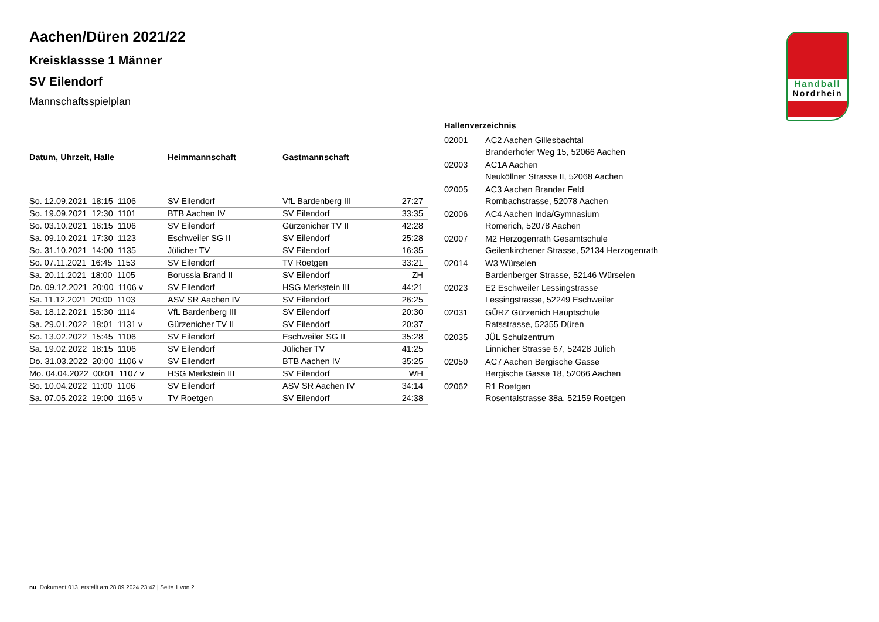Handball
Nordrhein
Aachen/Düren 2021/22
Kreisklassse 1 Männer
SV Eilendorf
Mannschaftsspielplan
| Datum, Uhrzeit, Halle | Heimmannschaft | Gastmannschaft | |
| --- | --- | --- | --- |
| So. 12.09.2021 18:15 1106 | SV Eilendorf | VfL Bardenberg III | 27:27 |
| So. 19.09.2021 12:30 1101 | BTB Aachen IV | SV Eilendorf | 33:35 |
| So. 03.10.2021 16:15 1106 | SV Eilendorf | Gürzenicher TV II | 42:28 |
| Sa. 09.10.2021 17:30 1123 | Eschweiler SG II | SV Eilendorf | 25:28 |
| So. 31.10.2021 14:00 1135 | Jülicher TV | SV Eilendorf | 16:35 |
| So. 07.11.2021 16:45 1153 | SV Eilendorf | TV Roetgen | 33:21 |
| Sa. 20.11.2021 18:00 1105 | Borussia Brand II | SV Eilendorf | ZH |
| Do. 09.12.2021 20:00 1106 v | SV Eilendorf | HSG Merkstein III | 44:21 |
| Sa. 11.12.2021 20:00 1103 | ASV SR Aachen IV | SV Eilendorf | 26:25 |
| Sa. 18.12.2021 15:30 1114 | VfL Bardenberg III | SV Eilendorf | 20:30 |
| Sa. 29.01.2022 18:01 1131 v | Gürzenicher TV II | SV Eilendorf | 20:37 |
| So. 13.02.2022 15:45 1106 | SV Eilendorf | Eschweiler SG II | 35:28 |
| Sa. 19.02.2022 18:15 1106 | SV Eilendorf | Jülicher TV | 41:25 |
| Do. 31.03.2022 20:00 1106 v | SV Eilendorf | BTB Aachen IV | 35:25 |
| Mo. 04.04.2022 00:01 1107 v | HSG Merkstein III | SV Eilendorf | WH |
| So. 10.04.2022 11:00 1106 | SV Eilendorf | ASV SR Aachen IV | 34:14 |
| Sa. 07.05.2022 19:00 1165 v | TV Roetgen | SV Eilendorf | 24:38 |
| Hallenverzeichnis | |
| --- | --- |
| 02001 | AC2 Aachen Gillesbachtal Branderhofer Weg 15, 52066 Aachen |
| 02003 | AC1A Aachen Neuköllner Strasse II, 52068 Aachen |
| 02005 | AC3 Aachen Brander Feld Rombachstrasse, 52078 Aachen |
| 02006 | AC4 Aachen Inda/Gymnasium Romerich, 52078 Aachen |
| 02007 | M2 Herzogenrath Gesamtschule Geilenkirchener Strasse, 52134 Herzogenrath |
| 02014 | W3 Würselen Bardenberger Strasse, 52146 Würselen |
| 02023 | E2 Eschweiler Lessingstrasse Lessingstrasse, 52249 Eschweiler |
| 02031 | GÜRZ Gürzenich Hauptschule Ratsstrasse, 52355 Düren |
| 02035 | JÜL Schulzentrum Linnicher Strasse 67, 52428 Jülich |
| 02050 | AC7 Aachen Bergische Gasse Bergische Gasse 18, 52066 Aachen |
| 02062 | R1 Roetgen Rosentalstrasse 38a, 52159 Roetgen |
nu .Dokument 013, erstellt am 28.09.2024 23:42 | Seite 1 von 2